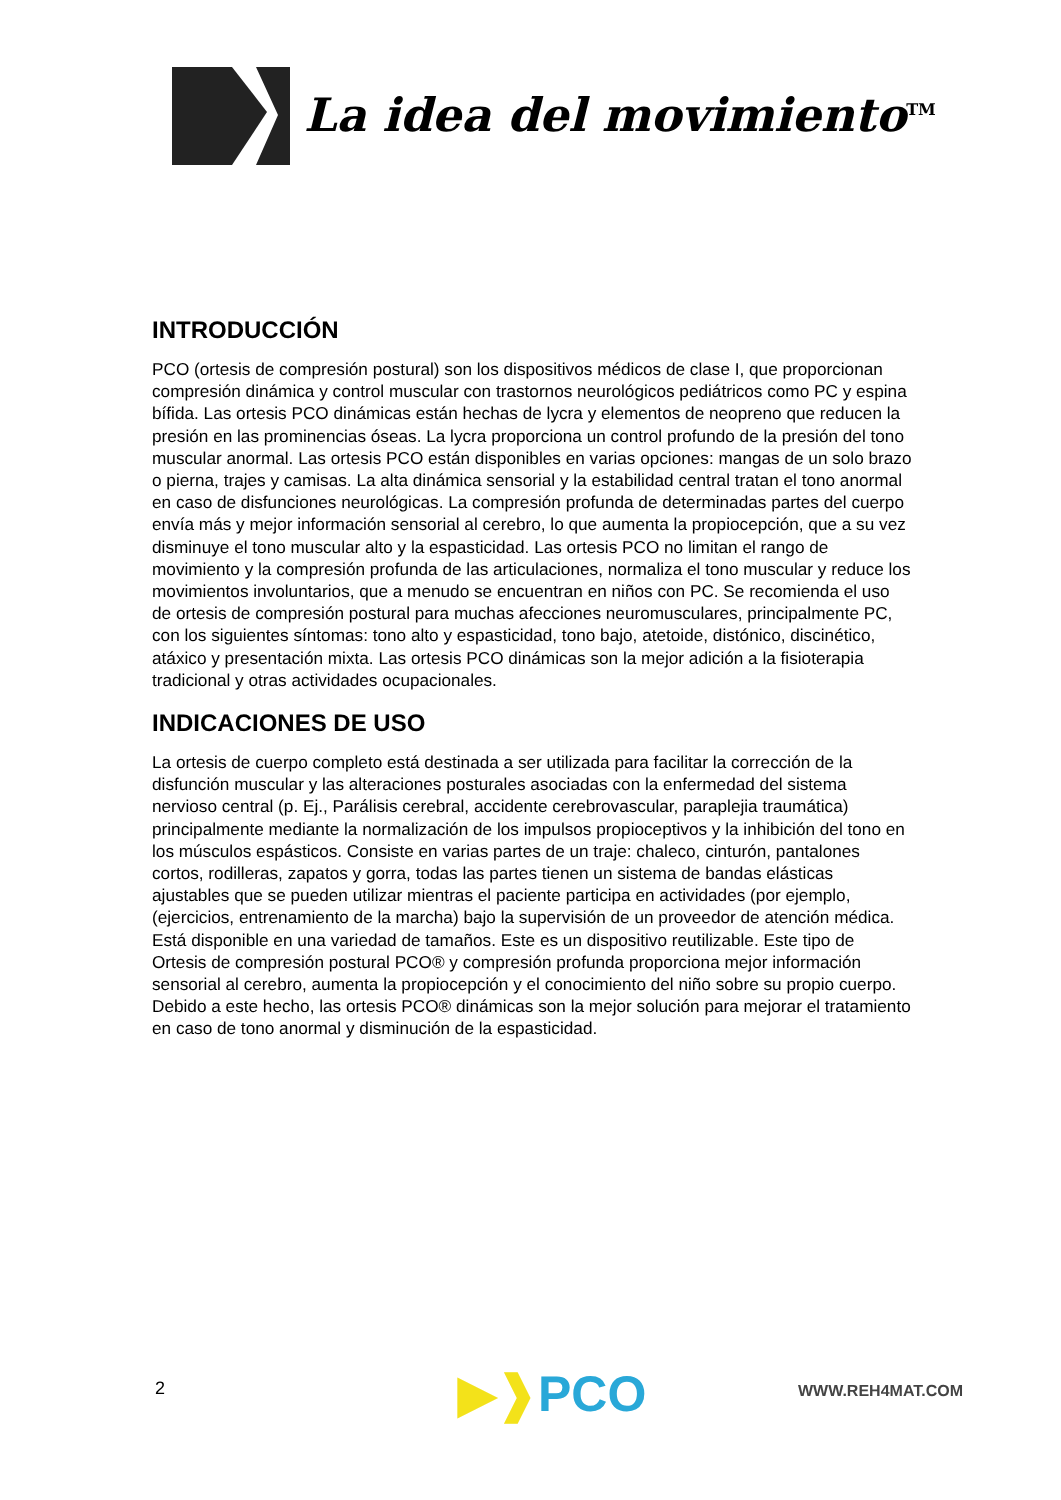La idea del movimiento<sup>TM</sup>
INTRODUCCIÓN
PCO (ortesis de compresión postural) son los dispositivos médicos de clase I, que proporcionan compresión dinámica y control muscular con trastornos neurológicos pediátricos como PC y espina bífida. Las ortesis PCO dinámicas están hechas de lycra y elementos de neopreno que reducen la presión en las prominencias óseas. La lycra proporciona un control profundo de la presión del tono muscular anormal. Las ortesis PCO están disponibles en varias opciones: mangas de un solo brazo o pierna, trajes y camisas. La alta dinámica sensorial y la estabilidad central tratan el tono anormal en caso de disfunciones neurológicas. La compresión profunda de determinadas partes del cuerpo envía más y mejor información sensorial al cerebro, lo que aumenta la propiocepción, que a su vez disminuye el tono muscular alto y la espasticidad. Las ortesis PCO no limitan el rango de movimiento y la compresión profunda de las articulaciones, normaliza el tono muscular y reduce los movimientos involuntarios, que a menudo se encuentran en niños con PC. Se recomienda el uso de ortesis de compresión postural para muchas afecciones neuromusculares, principalmente PC, con los siguientes síntomas: tono alto y espasticidad, tono bajo, atetoide, distónico, discinético, atáxico y presentación mixta. Las ortesis PCO dinámicas son la mejor adición a la fisioterapia tradicional y otras actividades ocupacionales.
INDICACIONES DE USO
La ortesis de cuerpo completo está destinada a ser utilizada para facilitar la corrección de la disfunción muscular y las alteraciones posturales asociadas con la enfermedad del sistema nervioso central (p. Ej., Parálisis cerebral, accidente cerebrovascular, paraplejia traumática) principalmente mediante la normalización de los impulsos propioceptivos y la inhibición del tono en los músculos espásticos. Consiste en varias partes de un traje: chaleco, cinturón, pantalones cortos, rodilleras, zapatos y gorra, todas las partes tienen un sistema de bandas elásticas ajustables que se pueden utilizar mientras el paciente participa en actividades (por ejemplo, (ejercicios, entrenamiento de la marcha) bajo la supervisión de un proveedor de atención médica. Está disponible en una variedad de tamaños. Este es un dispositivo reutilizable. Este tipo de Ortesis de compresión postural PCO® y compresión profunda proporciona mejor información sensorial al cerebro, aumenta la propiocepción y el conocimiento del niño sobre su propio cuerpo. Debido a este hecho, las ortesis PCO® dinámicas son la mejor solución para mejorar el tratamiento en caso de tono anormal y disminución de la espasticidad.
2 ▶❱PCO WWW.REH4MAT.COM